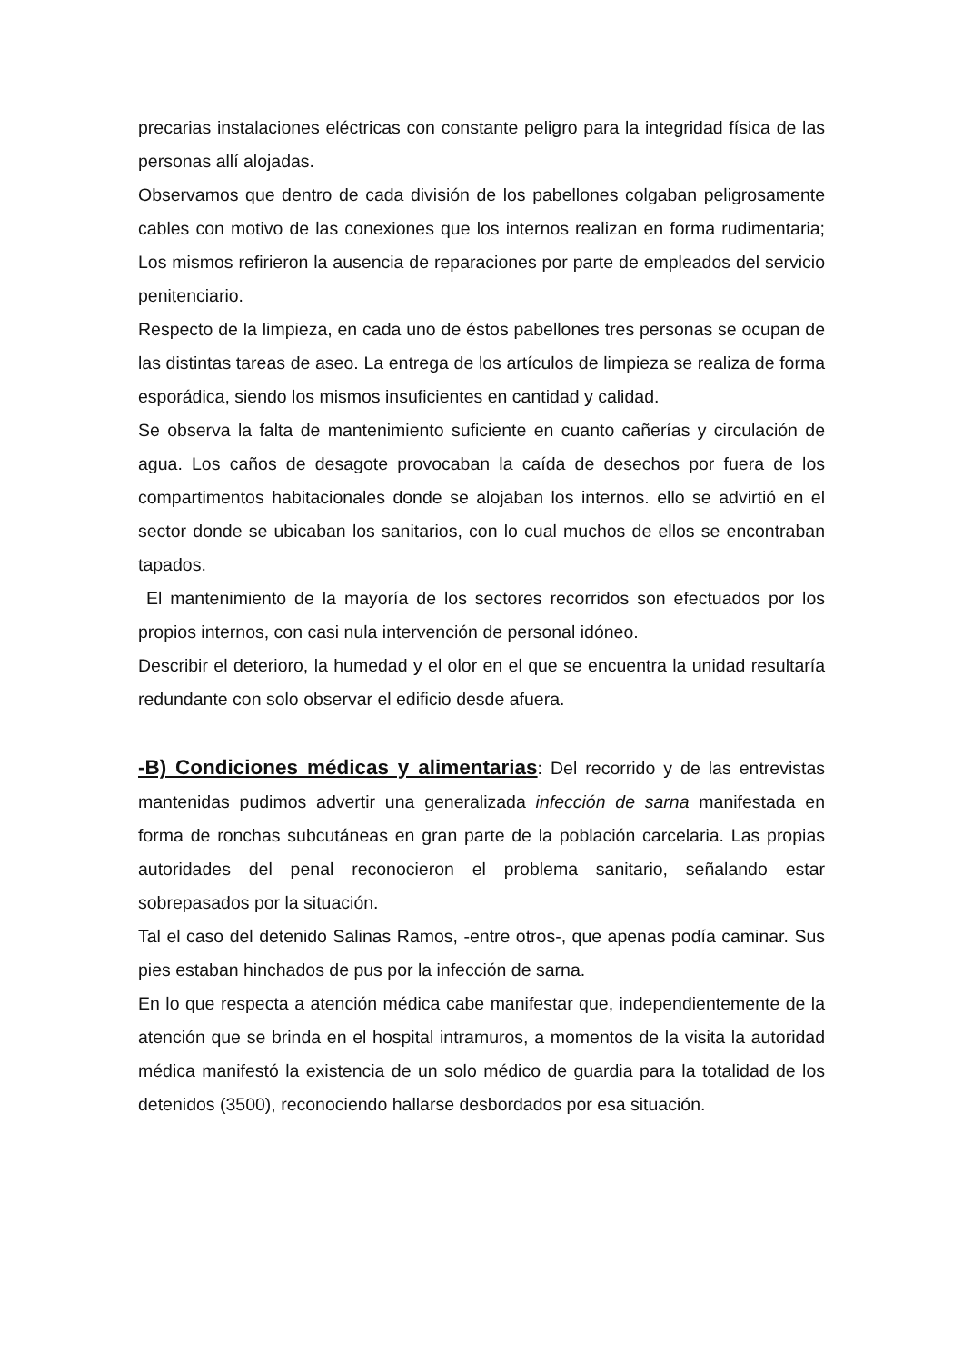precarias instalaciones eléctricas con constante peligro para la integridad física de las personas allí alojadas.
Observamos que dentro de cada división de los pabellones colgaban peligrosamente cables con motivo de las conexiones que los internos realizan en forma rudimentaria; Los mismos refirieron la ausencia de reparaciones por parte de empleados del servicio penitenciario.
Respecto de la limpieza, en cada uno de éstos pabellones tres personas se ocupan de las distintas tareas de aseo. La entrega de los artículos de limpieza se realiza de forma esporádica, siendo los mismos insuficientes en cantidad y calidad.
Se observa la falta de mantenimiento suficiente en cuanto cañerías y circulación de agua. Los caños de desagote provocaban la caída de desechos por fuera de los compartimentos habitacionales donde se alojaban los internos. ello se advirtió en el sector donde se ubicaban los sanitarios, con lo cual muchos de ellos se encontraban tapados.
El mantenimiento de la mayoría de los sectores recorridos son efectuados por los propios internos, con casi nula intervención de personal idóneo.
Describir el deterioro, la humedad y el olor en el que se encuentra la unidad resultaría redundante con solo observar el edificio desde afuera.
-B) Condiciones médicas y alimentarias: Del recorrido y de las entrevistas mantenidas pudimos advertir una generalizada infección de sarna manifestada en forma de ronchas subcutáneas en gran parte de la población carcelaria. Las propias autoridades del penal reconocieron el problema sanitario, señalando estar sobrepasados por la situación.
Tal el caso del detenido Salinas Ramos, -entre otros-, que apenas podía caminar. Sus pies estaban hinchados de pus por la infección de sarna.
En lo que respecta a atención médica cabe manifestar que, independientemente de la atención que se brinda en el hospital intramuros, a momentos de la visita la autoridad médica manifestó la existencia de un solo médico de guardia para la totalidad de los detenidos (3500), reconociendo hallarse desbordados por esa situación.